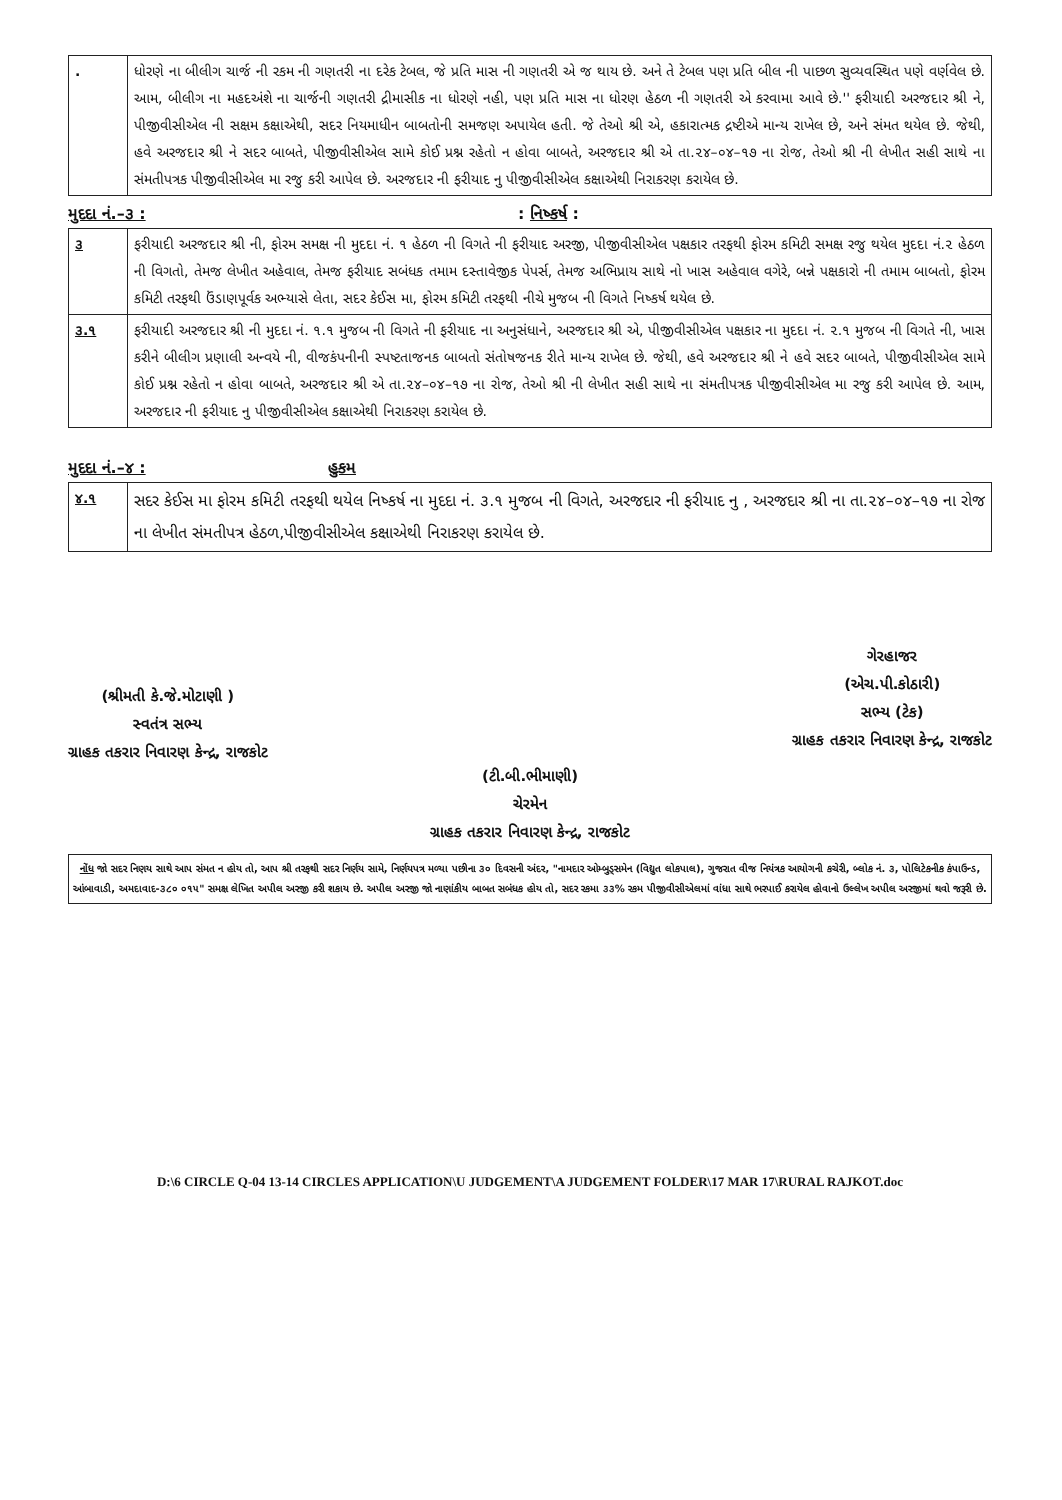| . | ધોરણે ના બીલીગ ચાર્જ ની રકમ ની ગણતરી ના દરેક ટેબલ, જે પ્રતિ માસ ની ગણતરી એ જ થાય છે. અને તે ટેબલ પણ પ્રતિ બીલ ની પાછળ સુવ્યવસ્થિત પણે વર્ણવેલ છે. આમ, બીલીગ ના મહદઅંશે ના ચાર્જની ગણતરી દ્રીમાસીક ના ધોરણે નહી, પણ પ્રતિ માસ ના ધોરણ હેઠળ ની ગણતરી એ કરવામા આવે છે.'' ફરીયાદી અરજદાર શ્રી ને, પીજીવીસીએલ ની સક્ષમ કક્ષાએથી, સદર નિયમાધીન બાબતોની સમજણ અપાયેલ હતી. જે તેઓ શ્રી એ, હકારાત્મક દ્રષ્ટીએ માન્ય રાખેલ છે, અને સંમત થયેલ છે. જેથી, હવે અરજદાર શ્રી ને સદર બાબતે, પીજીવીસીએલ સામે કોઈ પ્રશ્ન રહેતો ન હોવા બાબતે, અરજદાર શ્રી એ તા.૨૪–૦૪–૧૭ ના રોજ, તેઓ શ્રી ની લેખીત સહી સાથે ના સંમતીપત્રક પીજીવીસીએલ મા રજુ કરી આપેલ છે. અરજદાર ની ફરીયાદ નુ પીજીવીસીએલ કક્ષાએથી નિરાકરણ કરાયેલ છે. |
મુદદા નં.–૩ : : નિષ્કર્ષ :
| ૩ | ફરીયાદી અરજદાર શ્રી ની, ફોરમ સમક્ષ ની મુદદા નં. ૧ હેઠળ ની વિગતે ની ફરીયાદ અરજી, પીજીવીસીએલ પક્ષકાર તરફથી ફોરમ કમિટી સમક્ષ રજુ થયેલ મુદદા નં.૨ હેઠળ ની વિગતો, તેમજ લેખીત અહેવાલ, તેમજ ફરીયાદ સબંધક તમામ દસ્તાવેજીક પેપર્સ, તેમજ અભિપ્રાય સાથે નો ખાસ અહેવાલ વગેરે, બન્ને પક્ષકારો ની તમામ બાબતો, ફોરમ કમિટી તરફથી ઉંડાણપૂર્વક અભ્યાસે લેતા, સદર કેઈસ મા, ફોરમ કમિટી તરફથી નીચે મુજબ ની વિગતે નિષ્કર્ષ થયેલ છે. |
| ૩.૧ | ફરીયાદી અરજદાર શ્રી ની મુદદા નં. ૧.૧ મુજબ ની વિગતે ની ફરીયાદ ના અનુસંધાને, અરજદાર શ્રી એ, પીજીવીસીએલ પક્ષકાર ના મુદદા નં. ૨.૧ મુજબ ની વિગતે ની, ખાસ કરીને બીલીગ પ્રણાલી અન્વયે ની, વીજકંપનીની સ્પષ્ટતાજનક બાબતો સંતોષજનક રીતે માન્ય રાખેલ છે. જેથી, હવે અરજદાર શ્રી ને હવે સદર બાબતે, પીજીવીસીએલ સામે કોઈ પ્રશ્ન રહેતો ન હોવા બાબતે, અરજદાર શ્રી એ તા.૨૪–૦૪–૧૭ ના રોજ, તેઓ શ્રી ની લેખીત સહી સાથે ના સંમતીપત્રક પીજીવીસીએલ મા રજુ કરી આપેલ છે. આમ, અરજદાર ની ફરીયાદ નુ પીજીવીસીએલ કક્ષાએથી નિરાકરણ કરાયેલ છે. |
મુદદા નં.–૪ : હુકમ
| ૪.૧ | સદર કેઈસ મા ફોરમ કમિટી તરફથી થયેલ નિષ્કર્ષ ના મુદદા નં. ૩.૧ મુજબ ની વિગતે, અરજદાર ની ફરીયાદ નુ , અરજદાર શ્રી ના તા.૨૪–૦૪–૧૭ ના રોજ ના લેખીત સંમતીપત્ર હેઠળ,પીજીવીસીએલ કક્ષાએથી નિરાકરણ કરાયેલ છે. |
(શ્રીમતી કે.જે.મોટાણી )
સ્વતંત્ર સભ્ય
ગ્રાહક તકરાર નિવારણ કેન્દ્ર, રાજકોટ
(ટી.બી.ભીમાણી)
ચેરમેન
ગ્રાહક તકરાર નિવારણ કેન્દ્ર, રાજકોટ
ગેરહાજર
(એચ.પી.કોઠારી)
સભ્ય (ટેક)
ગ્રાહક તકરાર નિવારણ કેન્દ્ર, રાજકોટ
નોંધ જો સદર નિણય સાથે આપ સંમત ન હોય તો, આપ શ્રી તરફથી સદર નિર્ણય સામે, નિર્ણયપત્ર મળ્યા પછીના ૩૦ દિવસની અંદર, "નામદાર ઓમ્બુડ્સમેન (વિદ્યુત લોકપાલ), ગુજરાત વીજ નિયંત્રક આયોગની કચેરી, બ્લોક નં. ૩, પોલિટેકનીક કંપાઉન્ડ, આંબાવાડી, અમદાવાદ-૩૮૦ ૦૧૫" સમક્ષ લેખિત અપીલ અરજી કરી શકાય છે. અપીલ અરજી જો નાણાંકીય બાબત સબંધક હોય તો, સદર રકમા ૩૩% રકમ પીજીવીસીએલમાં વાંધા સાથે ભરપાઈ કરાયેલ હોવાનો ઉલ્લેખ અપીલ અરજીમાં થવો જરૂરી છે.
D:\6 CIRCLE Q-04 13-14 CIRCLES APPLICATION\U JUDGEMENT\A JUDGEMENT FOLDER\17 MAR 17\RURAL RAJKOT.doc